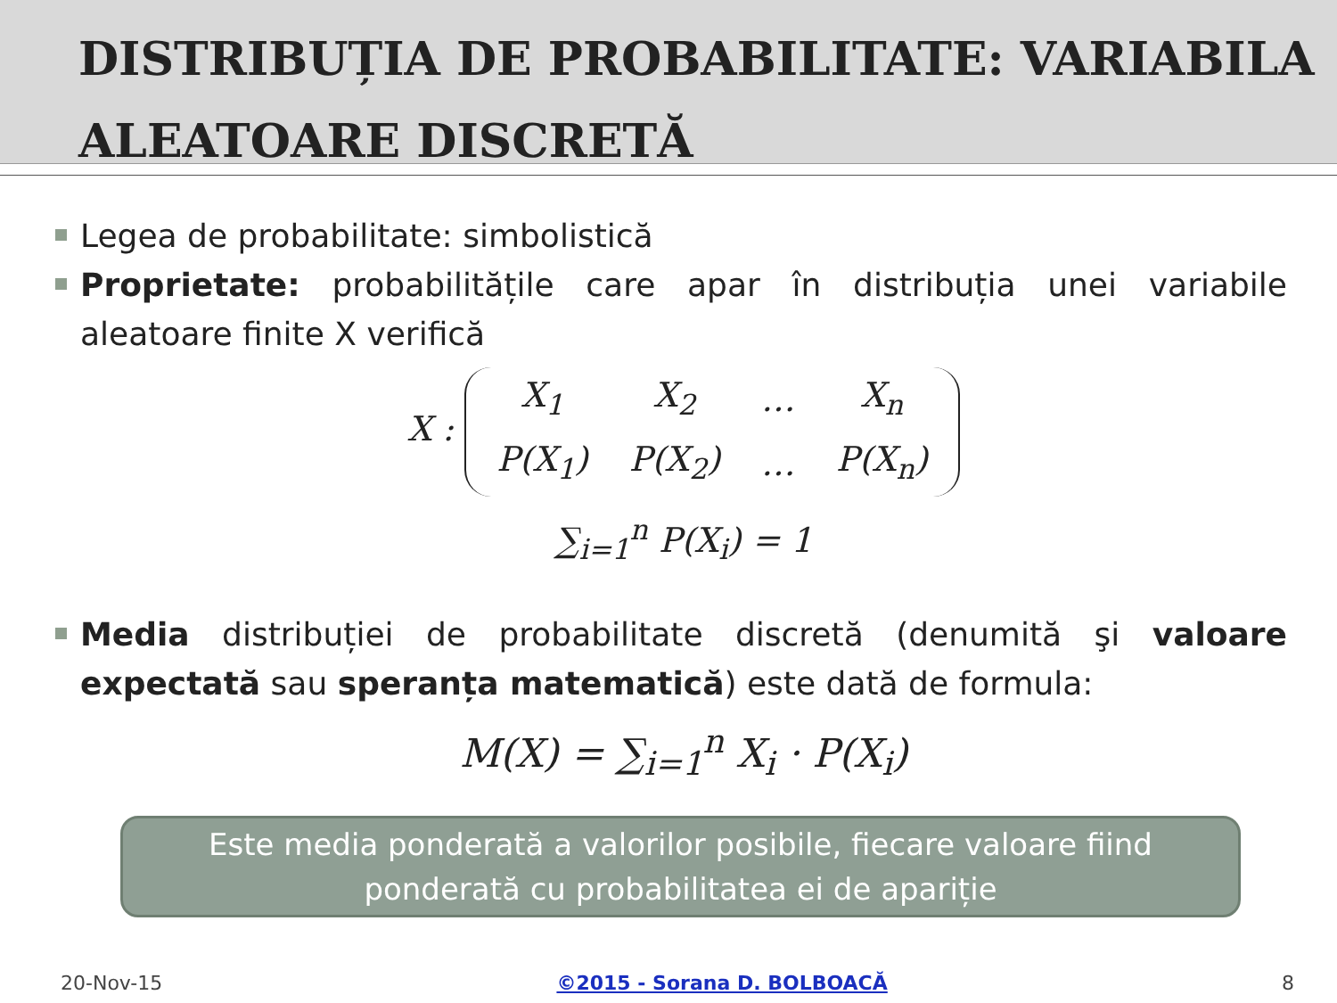DISTRIBUȚIA DE PROBABILITATE: VARIABILA ALEATOARE DISCRETĂ
Legea de probabilitate: simbolistică
Proprietate: probabilitățile care apar în distribuția unei variabile aleatoare finite X verifică
X :
| X<sub>1</sub> | X<sub>2</sub> | … | X<sub>n</sub> |
| P(X<sub>1</sub>) | P(X<sub>2</sub>) | … | P(X<sub>n</sub>) |
∑<sub>i=1</sub><sup>n</sup> P(X<sub>i</sub>) = 1
Media distribuției de probabilitate discretă (denumită şi valoare expectată sau speranța matematică) este dată de formula:
M(X) = ∑<sub>i=1</sub><sup>n</sup> X<sub>i</sub> · P(X<sub>i</sub>)
Este media ponderată a valorilor posibile, fiecare valoare fiind ponderată cu probabilitatea ei de apariție
20-Nov-15 ©2015 - Sorana D. BOLBOACĂ 8